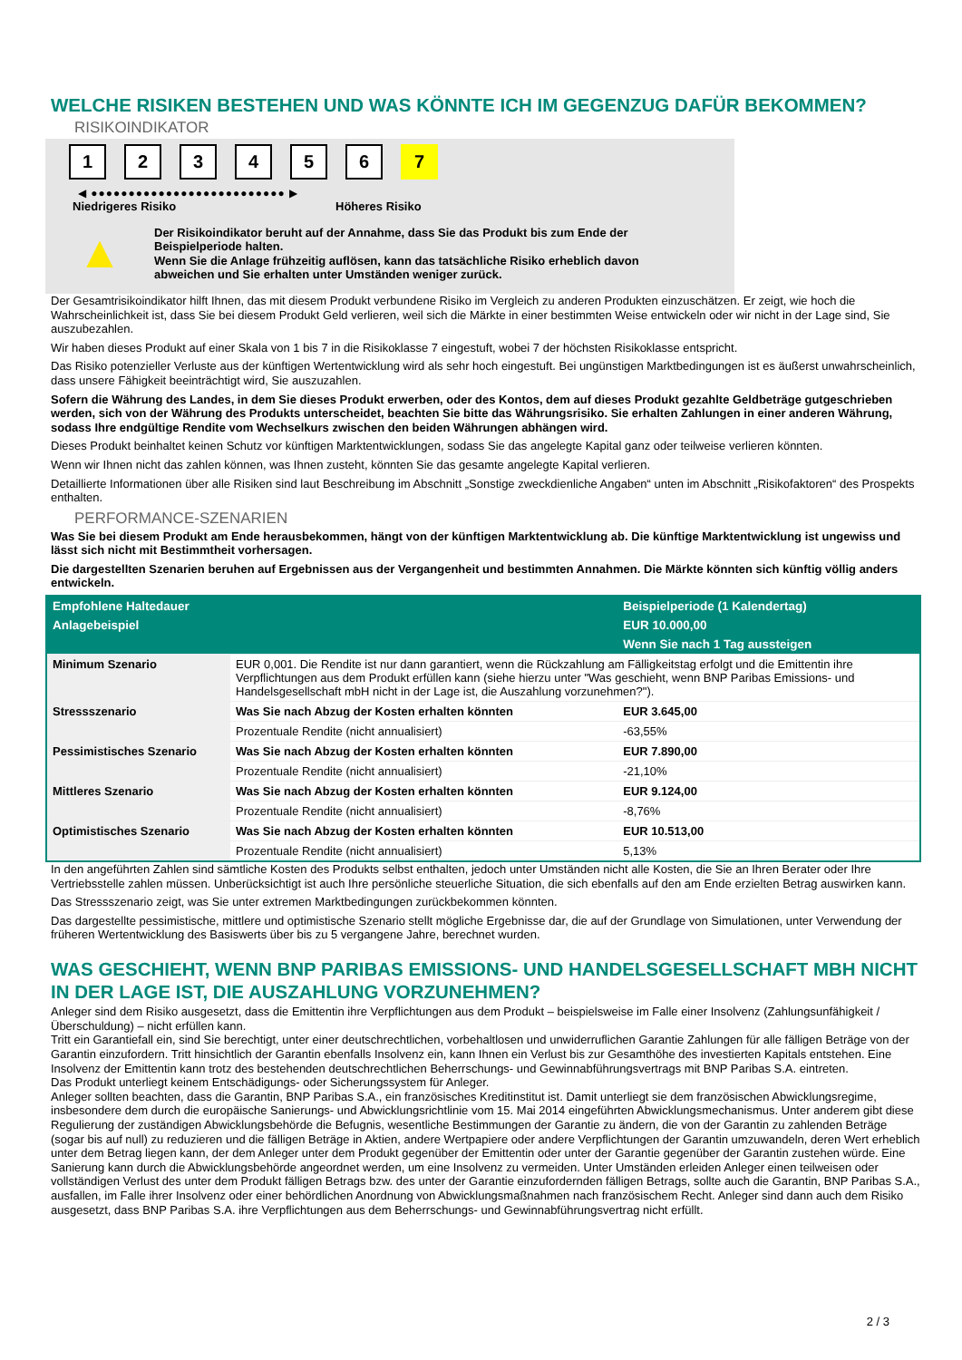WELCHE RISIKEN BESTEHEN UND WAS KÖNNTE ICH IM GEGENZUG DAFÜR BEKOMMEN?
RISIKOINDIKATOR
1 2 3 4 5 6 7
◀ ●●●●●●●●●●●●●●●●●●●●●●●●●● ▶
Niedrigeres Risiko Höheres Risiko
▲
Der Risikoindikator beruht auf der Annahme, dass Sie das Produkt bis zum Ende der Beispielperiode halten.
Wenn Sie die Anlage frühzeitig auflösen, kann das tatsächliche Risiko erheblich davon abweichen und Sie erhalten unter Umständen weniger zurück.
Der Gesamtrisikoindikator hilft Ihnen, das mit diesem Produkt verbundene Risiko im Vergleich zu anderen Produkten einzuschätzen. Er zeigt, wie hoch die Wahrscheinlichkeit ist, dass Sie bei diesem Produkt Geld verlieren, weil sich die Märkte in einer bestimmten Weise entwickeln oder wir nicht in der Lage sind, Sie auszubezahlen.
Wir haben dieses Produkt auf einer Skala von 1 bis 7 in die Risikoklasse 7 eingestuft, wobei 7 der höchsten Risikoklasse entspricht.
Das Risiko potenzieller Verluste aus der künftigen Wertentwicklung wird als sehr hoch eingestuft. Bei ungünstigen Marktbedingungen ist es äußerst unwahrscheinlich, dass unsere Fähigkeit beeinträchtigt wird, Sie auszuzahlen.
Sofern die Währung des Landes, in dem Sie dieses Produkt erwerben, oder des Kontos, dem auf dieses Produkt gezahlte Geldbeträge gutgeschrieben werden, sich von der Währung des Produkts unterscheidet, beachten Sie bitte das Währungsrisiko. Sie erhalten Zahlungen in einer anderen Währung, sodass Ihre endgültige Rendite vom Wechselkurs zwischen den beiden Währungen abhängen wird.
Dieses Produkt beinhaltet keinen Schutz vor künftigen Marktentwicklungen, sodass Sie das angelegte Kapital ganz oder teilweise verlieren könnten.
Wenn wir Ihnen nicht das zahlen können, was Ihnen zusteht, könnten Sie das gesamte angelegte Kapital verlieren.
Detaillierte Informationen über alle Risiken sind laut Beschreibung im Abschnitt „Sonstige zweckdienliche Angaben“ unten im Abschnitt „Risikofaktoren“ des Prospekts enthalten.
PERFORMANCE-SZENARIEN
Was Sie bei diesem Produkt am Ende herausbekommen, hängt von der künftigen Marktentwicklung ab. Die künftige Marktentwicklung ist ungewiss und lässt sich nicht mit Bestimmtheit vorhersagen.
Die dargestellten Szenarien beruhen auf Ergebnissen aus der Vergangenheit und bestimmten Annahmen. Die Märkte könnten sich künftig völlig anders entwickeln.
| Empfohlene Haltedauer | | Beispielperiode (1 Kalendertag) |
| --- | --- | --- |
| Anlagebeispiel | | EUR 10.000,00 |
| | | Wenn Sie nach 1 Tag aussteigen |
| Minimum Szenario | EUR 0,001. Die Rendite ist nur dann garantiert, wenn die Rückzahlung am Fälligkeitstag erfolgt und die Emittentin ihre Verpflichtungen aus dem Produkt erfüllen kann (siehe hierzu unter "Was geschieht, wenn BNP Paribas Emissions- und Handelsgesellschaft mbH nicht in der Lage ist, die Auszahlung vorzunehmen?"). | |
| Stressszenario | Was Sie nach Abzug der Kosten erhalten könnten | EUR 3.645,00 |
| | Prozentuale Rendite (nicht annualisiert) | -63,55% |
| Pessimistisches Szenario | Was Sie nach Abzug der Kosten erhalten könnten | EUR 7.890,00 |
| | Prozentuale Rendite (nicht annualisiert) | -21,10% |
| Mittleres Szenario | Was Sie nach Abzug der Kosten erhalten könnten | EUR 9.124,00 |
| | Prozentuale Rendite (nicht annualisiert) | -8,76% |
| Optimistisches Szenario | Was Sie nach Abzug der Kosten erhalten könnten | EUR 10.513,00 |
| | Prozentuale Rendite (nicht annualisiert) | 5,13% |
In den angeführten Zahlen sind sämtliche Kosten des Produkts selbst enthalten, jedoch unter Umständen nicht alle Kosten, die Sie an Ihren Berater oder Ihre Vertriebsstelle zahlen müssen. Unberücksichtigt ist auch Ihre persönliche steuerliche Situation, die sich ebenfalls auf den am Ende erzielten Betrag auswirken kann.
Das Stressszenario zeigt, was Sie unter extremen Marktbedingungen zurückbekommen könnten.
Das dargestellte pessimistische, mittlere und optimistische Szenario stellt mögliche Ergebnisse dar, die auf der Grundlage von Simulationen, unter Verwendung der früheren Wertentwicklung des Basiswerts über bis zu 5 vergangene Jahre, berechnet wurden.
WAS GESCHIEHT, WENN BNP PARIBAS EMISSIONS- UND HANDELSGESELLSCHAFT MBH NICHT IN DER LAGE IST, DIE AUSZAHLUNG VORZUNEHMEN?
Anleger sind dem Risiko ausgesetzt, dass die Emittentin ihre Verpflichtungen aus dem Produkt – beispielsweise im Falle einer Insolvenz (Zahlungsunfähigkeit / Überschuldung) – nicht erfüllen kann.
Tritt ein Garantiefall ein, sind Sie berechtigt, unter einer deutschrechtlichen, vorbehaltlosen und unwiderruflichen Garantie Zahlungen für alle fälligen Beträge von der Garantin einzufordern. Tritt hinsichtlich der Garantin ebenfalls Insolvenz ein, kann Ihnen ein Verlust bis zur Gesamthöhe des investierten Kapitals entstehen. Eine Insolvenz der Emittentin kann trotz des bestehenden deutschrechtlichen Beherrschungs- und Gewinnabführungsvertrags mit BNP Paribas S.A. eintreten.
Das Produkt unterliegt keinem Entschädigungs- oder Sicherungssystem für Anleger.
Anleger sollten beachten, dass die Garantin, BNP Paribas S.A., ein französisches Kreditinstitut ist. Damit unterliegt sie dem französischen Abwicklungsregime, insbesondere dem durch die europäische Sanierungs- und Abwicklungsrichtlinie vom 15. Mai 2014 eingeführten Abwicklungsmechanismus. Unter anderem gibt diese Regulierung der zuständigen Abwicklungsbehörde die Befugnis, wesentliche Bestimmungen der Garantie zu ändern, die von der Garantin zu zahlenden Beträge (sogar bis auf null) zu reduzieren und die fälligen Beträge in Aktien, andere Wertpapiere oder andere Verpflichtungen der Garantin umzuwandeln, deren Wert erheblich unter dem Betrag liegen kann, der dem Anleger unter dem Produkt gegenüber der Emittentin oder unter der Garantie gegenüber der Garantin zustehen würde. Eine Sanierung kann durch die Abwicklungsbehörde angeordnet werden, um eine Insolvenz zu vermeiden. Unter Umständen erleiden Anleger einen teilweisen oder vollständigen Verlust des unter dem Produkt fälligen Betrags bzw. des unter der Garantie einzufordernden fälligen Betrags, sollte auch die Garantin, BNP Paribas S.A., ausfallen, im Falle ihrer Insolvenz oder einer behördlichen Anordnung von Abwicklungsmaßnahmen nach französischem Recht. Anleger sind dann auch dem Risiko ausgesetzt, dass BNP Paribas S.A. ihre Verpflichtungen aus dem Beherrschungs- und Gewinnabführungsvertrag nicht erfüllt.
2 / 3